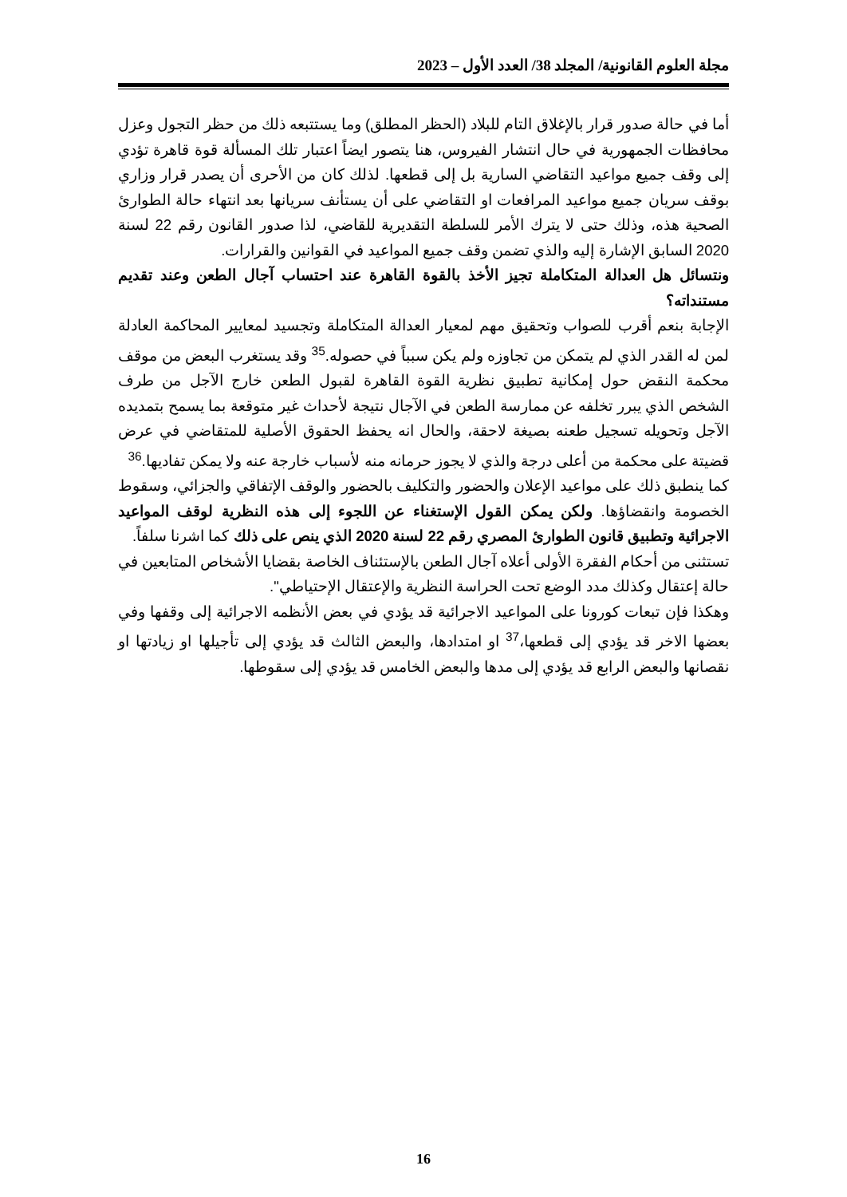مجلة العلوم القانونية/ المجلد 38/ العدد الأول – 2023
أما في حالة صدور قرار بالإغلاق التام للبلاد (الحظر المطلق) وما يستتبعه ذلك من حظر التجول وعزل محافظات الجمهورية في حال انتشار الفيروس، هنا يتصور ايضاً اعتبار تلك المسألة قوة قاهرة تؤدي إلى وقف جميع مواعيد التقاضي السارية بل إلى قطعها. لذلك كان من الأحرى أن يصدر قرار وزاري بوقف سريان جميع مواعيد المرافعات او التقاضي على أن يستأنف سريانها بعد انتهاء حالة الطوارئ الصحية هذه، وذلك حتى لا يترك الأمر للسلطة التقديرية للقاضي، لذا صدور القانون رقم 22 لسنة 2020 السابق الإشارة إليه والذي تضمن وقف جميع المواعيد في القوانين والقرارات.
ونتسائل هل العدالة المتكاملة تجيز الأخذ بالقوة القاهرة عند احتساب آجال الطعن وعند تقديم مستنداته؟
الإجابة بنعم أقرب للصواب وتحقيق مهم لمعيار العدالة المتكاملة وتجسيد لمعايير المحاكمة العادلة لمن له القدر الذي لم يتمكن من تجاوزه ولم يكن سبباً في حصوله.<sup>35</sup> وقد يستغرب البعض من موقف محكمة النقض حول إمكانية تطبيق نظرية القوة القاهرة لقبول الطعن خارج الآجل من طرف الشخص الذي يبرر تخلفه عن ممارسة الطعن في الآجال نتيجة لأحداث غير متوقعة بما يسمح بتمديده الآجل وتحويله تسجيل طعنه بصيغة لاحقة، والحال انه يحفظ الحقوق الأصلية للمتقاضي في عرض قضيتة على محكمة من أعلى درجة والذي لا يجوز حرمانه منه لأسباب خارجة عنه ولا يمكن تفاديها.<sup>36</sup>
كما ينطبق ذلك على مواعيد الإعلان والحضور والتكليف بالحضور والوقف الإتفاقي والجزائي، وسقوط الخصومة وانقضاؤها. ولكن يمكن القول الإستغناء عن اللجوء إلى هذه النظرية لوقف المواعيد الاجرائية وتطبيق قانون الطوارئ المصري رقم 22 لسنة 2020 الذي ينص على ذلك كما اشرنا سلفاً.
تستثنى من أحكام الفقرة الأولى أعلاه آجال الطعن بالإستئناف الخاصة بقضايا الأشخاص المتابعين في حالة إعتقال وكذلك مدد الوضع تحت الحراسة النظرية والإعتقال الإحتياطي".
وهكذا فإن تبعات كورونا على المواعيد الاجرائية قد يؤدي في بعض الأنظمه الاجرائية إلى وقفها وفي بعضها الاخر قد يؤدي إلى قطعها،<sup>37</sup> او امتدادها، والبعض الثالث قد يؤدي إلى تأجيلها او زيادتها او نقصانها والبعض الرابع قد يؤدي إلى مدها والبعض الخامس قد يؤدي إلى سقوطها.
16